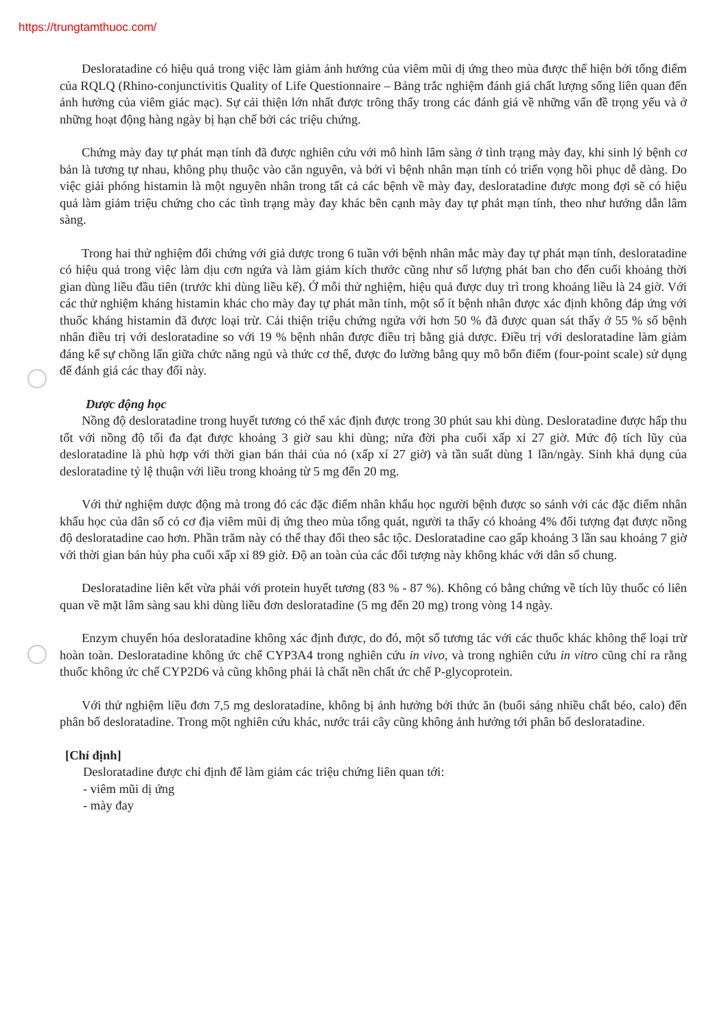https://trungtamthuoc.com/
Desloratadine có hiệu quả trong việc làm giảm ảnh hưởng của viêm mũi dị ứng theo mùa được thể hiện bởi tổng điểm của RQLQ (Rhino-conjunctivitis Quality of Life Questionnaire – Bảng trắc nghiệm đánh giá chất lượng sống liên quan đến ảnh hưởng của viêm giác mạc). Sự cải thiện lớn nhất được trông thấy trong các đánh giá về những vấn đề trọng yếu và ở những hoạt động hàng ngày bị hạn chế bởi các triệu chứng.
Chứng mày đay tự phát mạn tính đã được nghiên cứu với mô hình lâm sàng ở tình trạng mày đay, khi sinh lý bệnh cơ bản là tương tự nhau, không phụ thuộc vào căn nguyên, và bởi vì bệnh nhân mạn tính có triển vọng hồi phục dễ dàng. Do việc giải phóng histamin là một nguyên nhân trong tất cả các bệnh về mày đay, desloratadine được mong đợi sẽ có hiệu quả làm giảm triệu chứng cho các tình trạng mày đay khác bên cạnh mày đay tự phát mạn tính, theo như hướng dẫn lâm sàng.
Trong hai thử nghiệm đối chứng với giả dược trong 6 tuần với bệnh nhân mắc mày đay tự phát mạn tính, desloratadine có hiệu quả trong việc làm dịu cơn ngứa và làm giảm kích thước cũng như số lượng phát ban cho đến cuối khoảng thời gian dùng liều đầu tiên (trước khi dùng liều kế). Ở mỗi thử nghiệm, hiệu quả được duy trì trong khoảng liều là 24 giờ. Với các thử nghiệm kháng histamin khác cho mày đay tự phát mãn tính, một số ít bệnh nhân được xác định không đáp ứng với thuốc kháng histamin đã được loại trừ. Cải thiện triệu chứng ngứa với hơn 50 % đã được quan sát thấy ở 55 % số bệnh nhân điều trị với desloratadine so với 19 % bệnh nhân được điều trị bằng giả dược. Điều trị với desloratadine làm giảm đáng kể sự chồng lấn giữa chức năng ngủ và thức cơ thể, được đo lường bằng quy mô bốn điểm (four-point scale) sử dụng để đánh giá các thay đổi này.
Dược động học
Nồng độ desloratadine trong huyết tương có thể xác định được trong 30 phút sau khi dùng. Desloratadine được hấp thu tốt với nồng độ tối đa đạt được khoảng 3 giờ sau khi dùng; nửa đời pha cuối xấp xỉ 27 giờ. Mức độ tích lũy của desloratadine là phù hợp với thời gian bán thải của nó (xấp xỉ 27 giờ) và tần suất dùng 1 lần/ngày. Sinh khả dụng của desloratadine tỷ lệ thuận với liều trong khoảng từ 5 mg đến 20 mg.
Với thử nghiệm dược động mà trong đó các đặc điểm nhân khẩu học người bệnh được so sánh với các đặc điểm nhân khẩu học của dân số có cơ địa viêm mũi dị ứng theo mùa tổng quát, người ta thấy có khoảng 4% đối tượng đạt được nồng độ desloratadine cao hơn. Phần trăm này có thể thay đổi theo sắc tộc. Desloratadine cao gấp khoảng 3 lần sau khoảng 7 giờ với thời gian bán hủy pha cuối xấp xỉ 89 giờ. Độ an toàn của các đối tượng này không khác với dân số chung.
Desloratadine liên kết vừa phải với protein huyết tương (83 % - 87 %). Không có bằng chứng về tích lũy thuốc có liên quan về mặt lâm sàng sau khi dùng liều đơn desloratadine (5 mg đến 20 mg) trong vòng 14 ngày.
Enzym chuyển hóa desloratadine không xác định được, do đó, một số tương tác với các thuốc khác không thể loại trừ hoàn toàn. Desloratadine không ức chế CYP3A4 trong nghiên cứu in vivo, và trong nghiên cứu in vitro cũng chỉ ra rằng thuốc không ức chế CYP2D6 và cũng không phải là chất nền chất ức chế P-glycoprotein.
Với thử nghiệm liều đơn 7,5 mg desloratadine, không bị ảnh hưởng bởi thức ăn (buổi sáng nhiều chất béo, calo) đến phân bố desloratadine. Trong một nghiên cứu khác, nước trái cây cũng không ảnh hưởng tới phân bố desloratadine.
[Chỉ định]
Desloratadine được chỉ định để làm giảm các triệu chứng liên quan tới:
- viêm mũi dị ứng
- mày đay